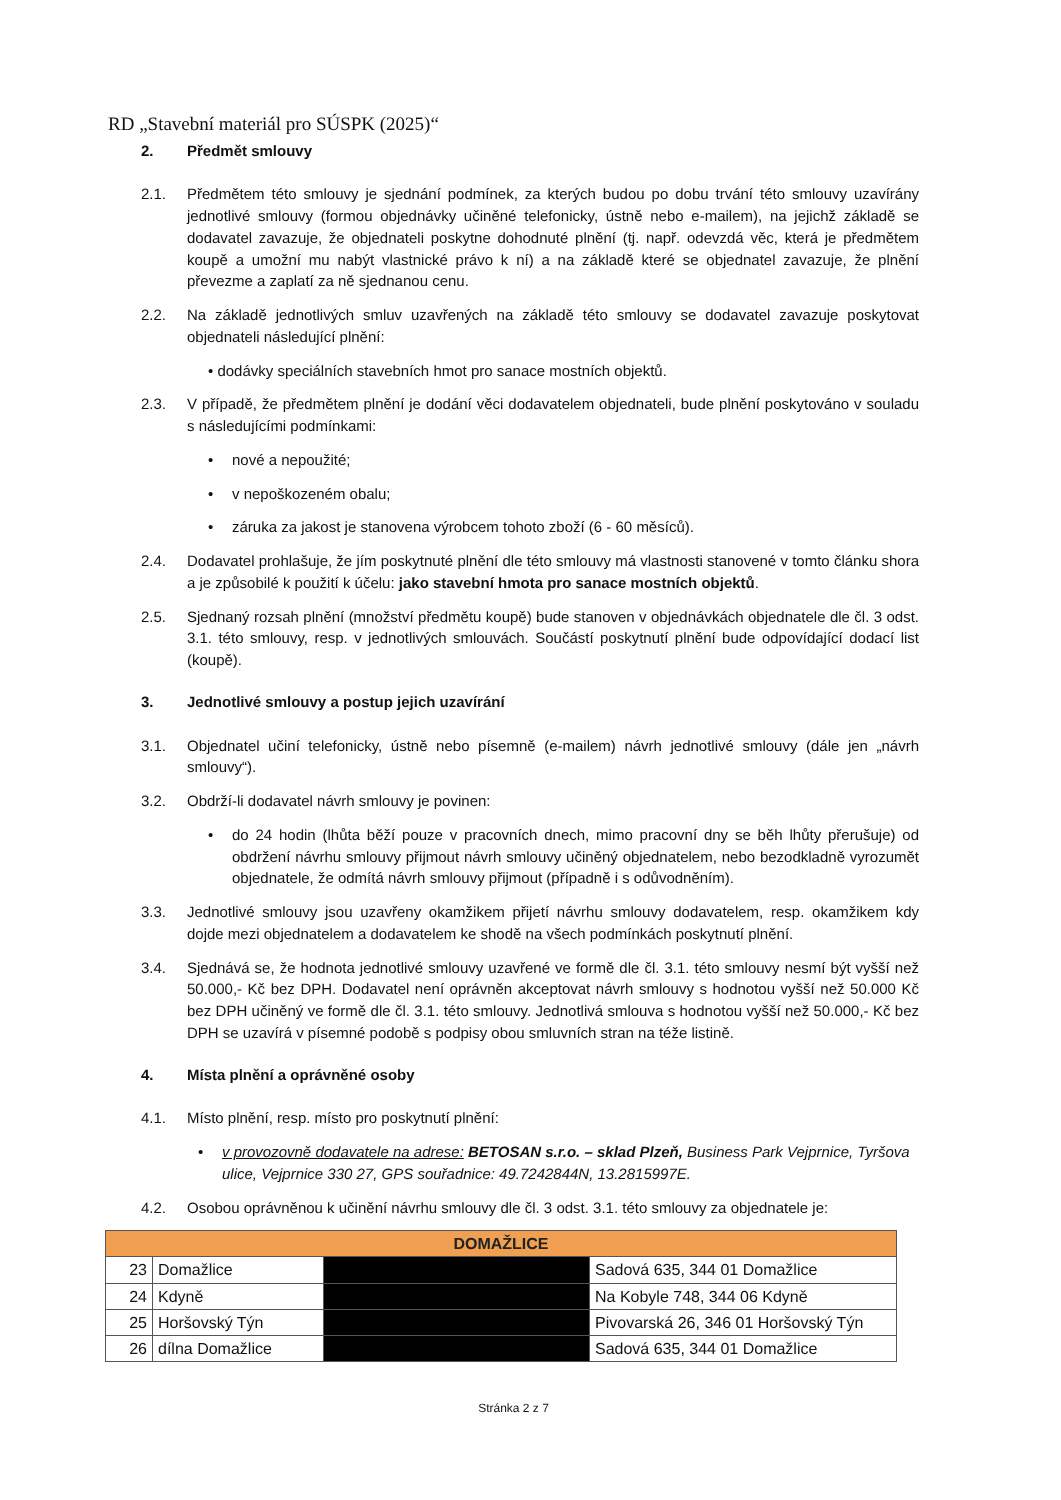RD „Stavební materiál pro SÚSPK (2025)“
2. Předmět smlouvy
2.1. Předmětem této smlouvy je sjednání podmínek, za kterých budou po dobu trvání této smlouvy uzavírány jednotlivé smlouvy (formou objednávky učiněné telefonicky, ústně nebo e-mailem), na jejichž základě se dodavatel zavazuje, že objednateli poskytne dohodnuté plnění (tj. např. odevzdá věc, která je předmětem koupě a umožní mu nabýt vlastnické právo k ní) a na základě které se objednatel zavazuje, že plnění převezme a zaplatí za ně sjednanou cenu.
2.2. Na základě jednotlivých smluv uzavřených na základě této smlouvy se dodavatel zavazuje poskytovat objednateli následující plnění:
• dodávky speciálních stavebních hmot pro sanace mostních objektů.
2.3. V případě, že předmětem plnění je dodání věci dodavatelem objednateli, bude plnění poskytováno v souladu s následujícími podmínkami:
• nové a nepoužité;
• v nepoškozeném obalu;
• záruka za jakost je stanovena výrobcem tohoto zboží (6 - 60 měsíců).
2.4. Dodavatel prohlašuje, že jím poskytnuté plnění dle této smlouvy má vlastnosti stanovené v tomto článku shora a je způsobilé k použití k účelu: jako stavební hmota pro sanace mostních objektů.
2.5. Sjednaný rozsah plnění (množství předmětu koupě) bude stanoven v objednávkách objednatele dle čl. 3 odst. 3.1. této smlouvy, resp. v jednotlivých smlouvách. Součástí poskytnutí plnění bude odpovídající dodací list (koupě).
3. Jednotlivé smlouvy a postup jejich uzavírání
3.1. Objednatel učiní telefonicky, ústně nebo písemně (e-mailem) návrh jednotlivé smlouvy (dále jen „návrh smlouvy“).
3.2. Obdrží-li dodavatel návrh smlouvy je povinen:
• do 24 hodin (lhůta běží pouze v pracovních dnech, mimo pracovní dny se běh lhůty přerušuje) od obdržení návrhu smlouvy přijmout návrh smlouvy učiněný objednatelem, nebo bezodkladně vyrozumět objednatele, že odmítá návrh smlouvy přijmout (případně i s odůvodněním).
3.3. Jednotlivé smlouvy jsou uzavřeny okamžikem přijetí návrhu smlouvy dodavatelem, resp. okamžikem kdy dojde mezi objednatelem a dodavatelem ke shodě na všech podmínkách poskytnutí plnění.
3.4. Sjednává se, že hodnota jednotlivé smlouvy uzavřené ve formě dle čl. 3.1. této smlouvy nesmí být vyšší než 50.000,- Kč bez DPH. Dodavatel není oprávněn akceptovat návrh smlouvy s hodnotou vyšší než 50.000 Kč bez DPH učiněný ve formě dle čl. 3.1. této smlouvy. Jednotlivá smlouva s hodnotou vyšší než 50.000,- Kč bez DPH se uzavírá v písemné podobě s podpisy obou smluvních stran na téže listině.
4. Místa plnění a oprávněné osoby
4.1. Místo plnění, resp. místo pro poskytnutí plnění:
• v provozovně dodavatele na adrese: BETOSAN s.r.o. – sklad Plzeň, Business Park Vejprnice, Tyršova ulice, Vejprnice 330 27, GPS souřadnice: 49.7242844N, 13.2815997E.
4.2. Osobou oprávněnou k učinění návrhu smlouvy dle čl. 3 odst. 3.1. této smlouvy za objednatele je:
| DOMAŽLICE | | | |
| 23 | Domažlice | | Sadová 635, 344 01 Domažlice |
| 24 | Kdyně | | Na Kobyle 748, 344 06 Kdyně |
| 25 | Horšovský Týn | | Pivovarská 26, 346 01 Horšovský Týn |
| 26 | dílna Domažlice | | Sadová 635, 344 01 Domažlice |
Stránka 2 z 7